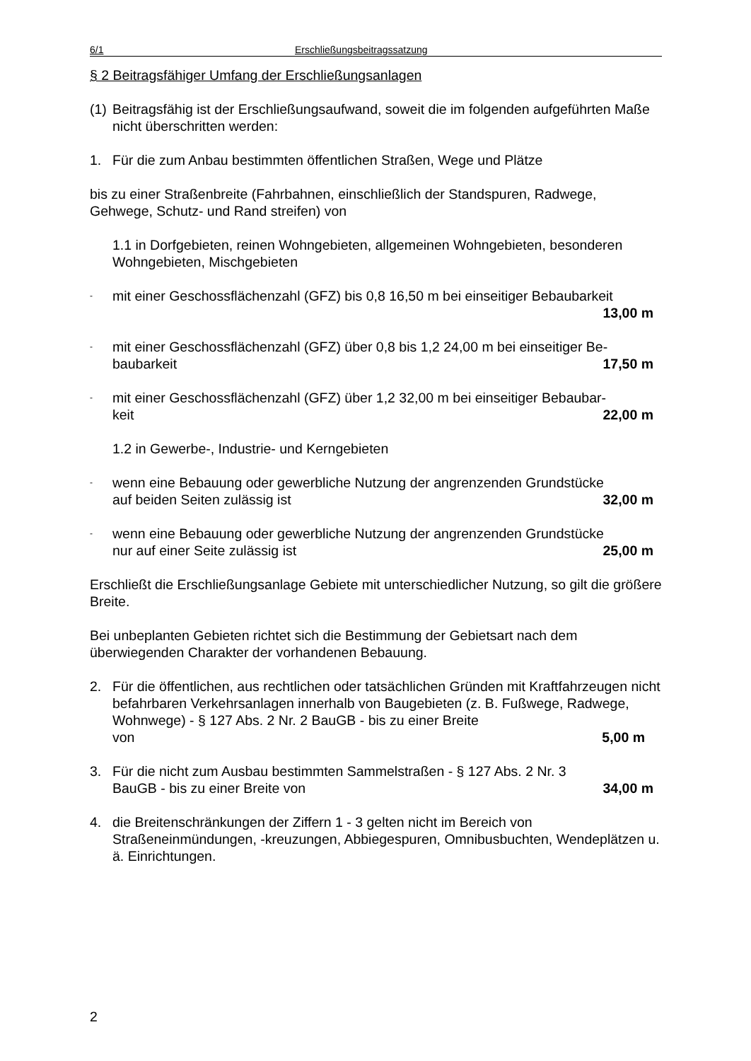6/1 Erschließungsbeitragssatzung
§ 2 Beitragsfähiger Umfang der Erschließungsanlagen
(1)
Beitragsfähig ist der Erschließungsaufwand, soweit die im folgenden aufgeführten Maße nicht überschritten werden:
1. Für die zum Anbau bestimmten öffentlichen Straßen, Wege und Plätze
bis zu einer Straßenbreite (Fahrbahnen, einschließlich der Standspuren, Radwege, Gehwege, Schutz- und Rand streifen) von
1.1 in Dorfgebieten, reinen Wohngebieten, allgemeinen Wohngebieten, besonderen Wohngebieten, Mischgebieten
-
mit einer Geschossflächenzahl (GFZ) bis 0,8 16,50 m bei einseitiger Bebaubarkeit
13,00 m
-
mit einer Geschossflächenzahl (GFZ) über 0,8 bis 1,2 24,00 m bei einseitiger Be-
baubarkeit 17,50 m
-
mit einer Geschossflächenzahl (GFZ) über 1,2 32,00 m bei einseitiger Bebaubar-
keit 22,00 m
1.2 in Gewerbe-, Industrie- und Kerngebieten
-
wenn eine Bebauung oder gewerbliche Nutzung der angrenzenden Grundstücke
auf beiden Seiten zulässig ist 32,00 m
-
wenn eine Bebauung oder gewerbliche Nutzung der angrenzenden Grundstücke
nur auf einer Seite zulässig ist 25,00 m
Erschließt die Erschließungsanlage Gebiete mit unterschiedlicher Nutzung, so gilt die größere Breite.
Bei unbeplanten Gebieten richtet sich die Bestimmung der Gebietsart nach dem überwiegenden Charakter der vorhandenen Bebauung.
2. Für die öffentlichen, aus rechtlichen oder tatsächlichen Gründen mit Kraftfahrzeugen nicht befahrbaren Verkehrsanlagen innerhalb von Baugebieten (z. B. Fußwege, Radwege, Wohnwege) - § 127 Abs. 2 Nr. 2 BauGB - bis zu einer Breite
von 5,00 m
3. Für die nicht zum Ausbau bestimmten Sammelstraßen - § 127 Abs. 2 Nr. 3
BauGB - bis zu einer Breite von 34,00 m
4. die Breitenschränkungen der Ziffern 1 - 3 gelten nicht im Bereich von Straßeneinmündungen, -kreuzungen, Abbiegespuren, Omnibusbuchten, Wendeplätzen u. ä. Einrichtungen.
2